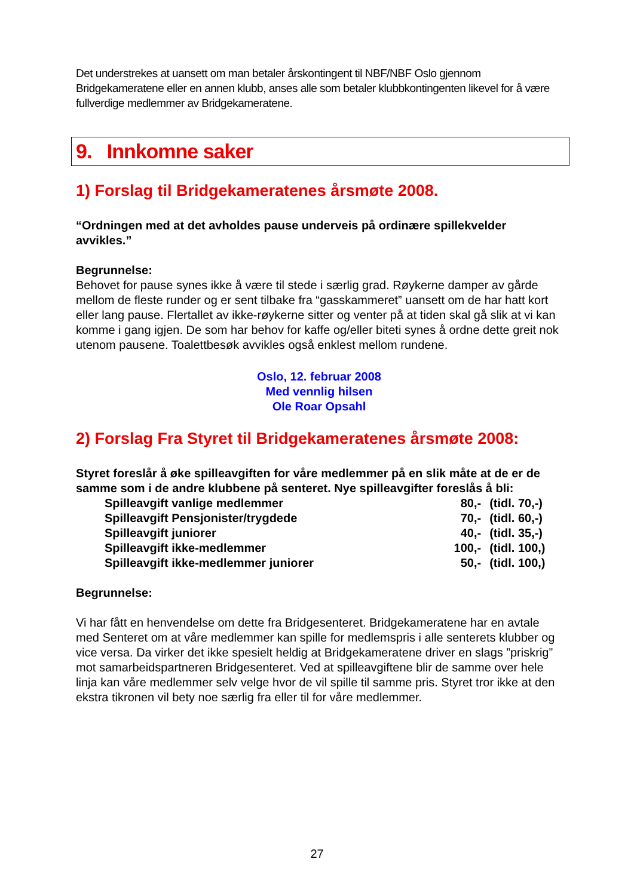Det understrekes at uansett om man betaler årskontingent til NBF/NBF Oslo gjennom Bridgekameratene eller en annen klubb, anses alle som betaler klubbkontingenten likevel for å være fullverdige medlemmer av Bridgekameratene.
9. Innkomne saker
1) Forslag til Bridgekameratenes årsmøte 2008.
“Ordningen med at det avholdes pause underveis på ordinære spillekvelder avvikles.”
Begrunnelse:
Behovet for pause synes ikke å være til stede i særlig grad. Røykerne damper av gårde mellom de fleste runder og er sent tilbake fra “gasskammeret” uansett om de har hatt kort eller lang pause. Flertallet av ikke-røykerne sitter og venter på at tiden skal gå slik at vi kan komme i gang igjen. De som har behov for kaffe og/eller biteti synes å ordne dette greit nok utenom pausene. Toalettbesøk avvikles også enklest mellom rundene.
Oslo, 12. februar 2008
Med vennlig hilsen
Ole Roar Opsahl
2) Forslag Fra Styret til Bridgekameratenes årsmøte 2008:
Styret foreslår å øke spilleavgiften for våre medlemmer på en slik måte at de er de samme som i de andre klubbene på senteret. Nye spilleavgifter foreslås å bli:
| Spilleavgift vanlige medlemmer | 80,- | (tidl. 70,-) |
| Spilleavgift Pensjonister/trygdede | 70,- | (tidl. 60,-) |
| Spilleavgift juniorer | 40,- | (tidl. 35,-) |
| Spilleavgift ikke-medlemmer | 100,- | (tidl. 100,) |
| Spilleavgift ikke-medlemmer juniorer | 50,- | (tidl. 100,) |
Begrunnelse:
Vi har fått en henvendelse om dette fra Bridgesenteret. Bridgekameratene har en avtale med Senteret om at våre medlemmer kan spille for medlemspris i alle senterets klubber og vice versa. Da virker det ikke spesielt heldig at Bridgekameratene driver en slags ”priskrig” mot samarbeidspartneren Bridgesenteret. Ved at spilleavgiftene blir de samme over hele linja kan våre medlemmer selv velge hvor de vil spille til samme pris. Styret tror ikke at den ekstra tikronen vil bety noe særlig fra eller til for våre medlemmer.
27